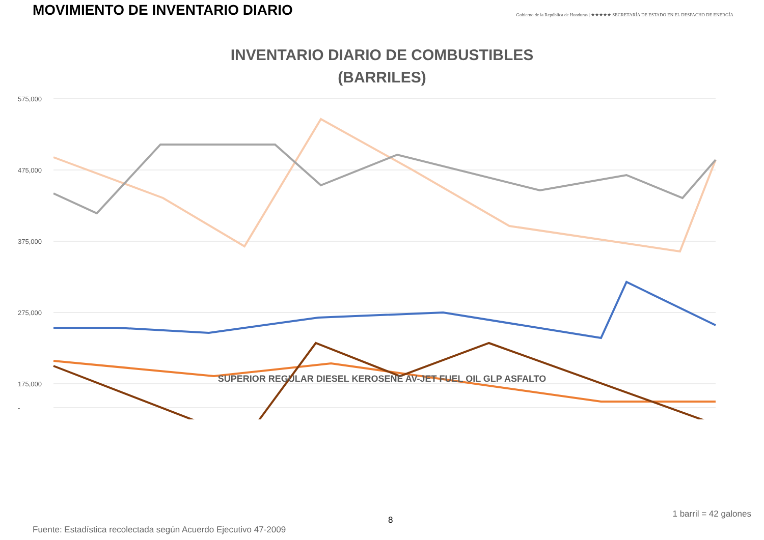MOVIMIENTO DE INVENTARIO DIARIO
Gobierno de la República de Honduras | ★★★★★ SECRETARÍA DE ESTADO EN EL DESPACHO DE ENERGÍA
INVENTARIO DIARIO DE COMBUSTIBLES
(BARRILES)
575,000
475,000
375,000
275,000
175,000
-
SUPERIOR REGULAR DIESEL KEROSENE AV-JET FUEL OIL GLP ASFALTO
8
1 barril = 42 galones
Fuente: Estadística recolectada según Acuerdo Ejecutivo 47-2009